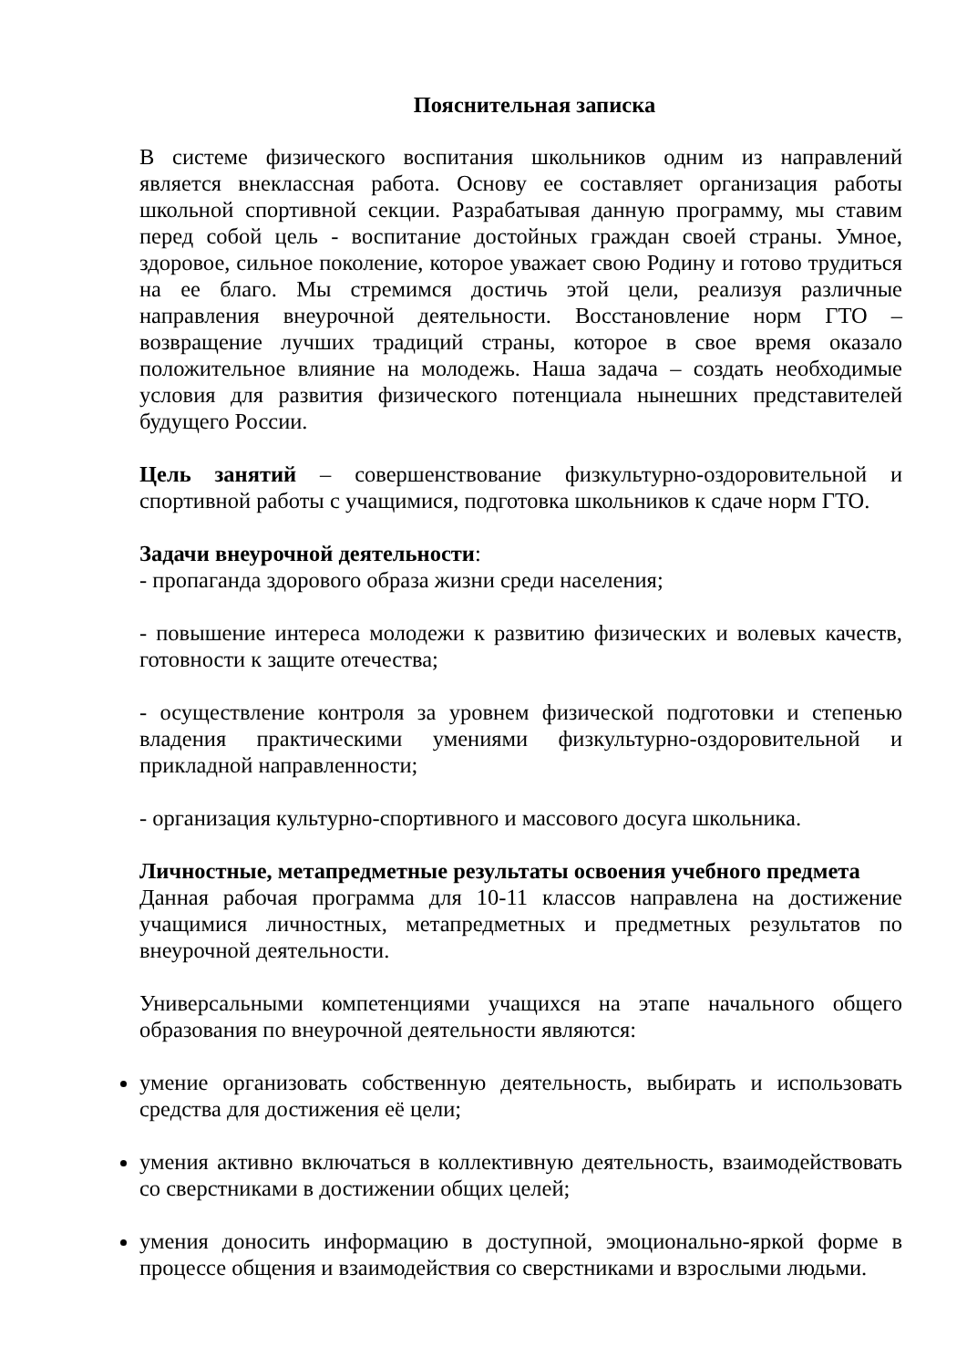Пояснительная записка
В системе физического воспитания школьников одним из направлений является внеклассная работа. Основу ее составляет организация работы школьной спортивной секции. Разрабатывая данную программу, мы ставим перед собой цель - воспитание достойных граждан своей страны. Умное, здоровое, сильное поколение, которое уважает свою Родину и готово трудиться на ее благо. Мы стремимся достичь этой цели, реализуя различные направления внеурочной деятельности. Восстановление норм ГТО – возвращение лучших традиций страны, которое в свое время оказало положительное влияние на молодежь. Наша задача – создать необходимые условия для развития физического потенциала нынешних представителей будущего России.
Цель занятий – совершенствование физкультурно-оздоровительной и спортивной работы с учащимися, подготовка школьников к сдаче норм ГТО.
Задачи внеурочной деятельности:
- пропаганда здорового образа жизни среди населения;
- повышение интереса молодежи к развитию физических и волевых качеств, готовности к защите отечества;
- осуществление контроля за уровнем физической подготовки и степенью владения практическими умениями физкультурно-оздоровительной и прикладной направленности;
- организация культурно-спортивного и массового досуга школьника.
Личностные, метапредметные результаты освоения учебного предмета
Данная рабочая программа для 10-11 классов направлена на достижение учащимися личностных, метапредметных и предметных результатов по внеурочной деятельности.
Универсальными компетенциями учащихся на этапе начального общего образования по внеурочной деятельности являются:
умение организовать собственную деятельность, выбирать и использовать средства для достижения её цели;
умения активно включаться в коллективную деятельность, взаимодействовать со сверстниками в достижении общих целей;
умения доносить информацию в доступной, эмоционально-яркой форме в процессе общения и взаимодействия со сверстниками и взрослыми людьми.